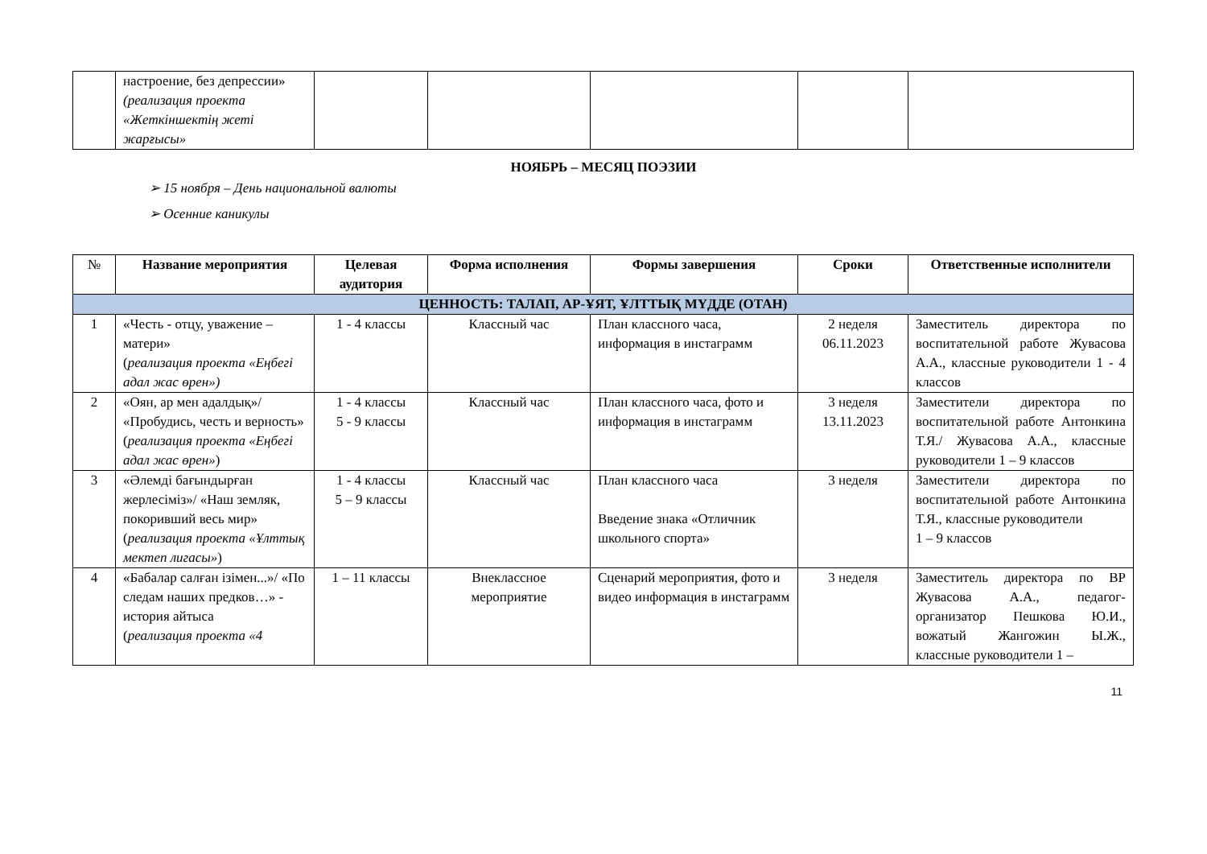| | настроение, без депрессии» (реализация проекта «Жеткіншектің жеті жарғысы» | | | | | |
НОЯБРЬ – МЕСЯЦ ПОЭЗИИ
➢ 15 ноября – День национальной валюты
➢ Осенние каникулы
| № | Название мероприятия | Целевая аудитория | Форма исполнения | Формы завершения | Сроки | Ответственные исполнители |
| --- | --- | --- | --- | --- | --- | --- |
| ЦЕННОСТЬ: ТАЛАП, АР-ҰЯТ, ҰЛТТЫҚ МҮДДЕ (ОТАН) | | | | | | |
| 1 | «Честь - отцу, уважение – матери» ( реализация проекта «Еңбегі адал жас өрен») | 1 - 4 классы | Классный час | План классного часа, информация в инстаграмм | 2 неделя 06.11.2023 | Заместитель директора по воспитательной работе Жувасова А.А., классные руководители 1 - 4 классов |
| 2 | «Оян, ар мен адалдық»/ «Пробудись, честь и верность» ( реализация проекта «Еңбегі адал жас өрен» ) | 1 - 4 классы 5 - 9 классы | Классный час | План классного часа, фото и информация в инстаграмм | 3 неделя 13.11.2023 | Заместители директора по воспитательной работе Антонкина Т.Я./ Жувасова А.А., классные руководители 1 – 9 классов |
| 3 | «Әлемді бағындырған жерлесіміз»/ «Наш земляк, покоривший весь мир» ( реализация проекта «Ұлттық мектеп лигасы» ) | 1 - 4 классы 5 – 9 классы | Классный час | План классного часа Введение знака «Отличник школьного спорта» | 3 неделя | Заместители директора по воспитательной работе Антонкина Т.Я., классные руководители 1 – 9 классов |
| 4 | «Бабалар салған ізімен...»/ «По следам наших предков…» - история айтыса ( реализация проекта «4 | 1 – 11 классы | Внеклассное мероприятие | Сценарий мероприятия, фото и видео информация в инстаграмм | 3 неделя | Заместитель директора по ВР Жувасова А.А., педагог-организатор Пешкова Ю.И., вожатый Жангожин Ы.Ж., классные руководители 1 – |
11